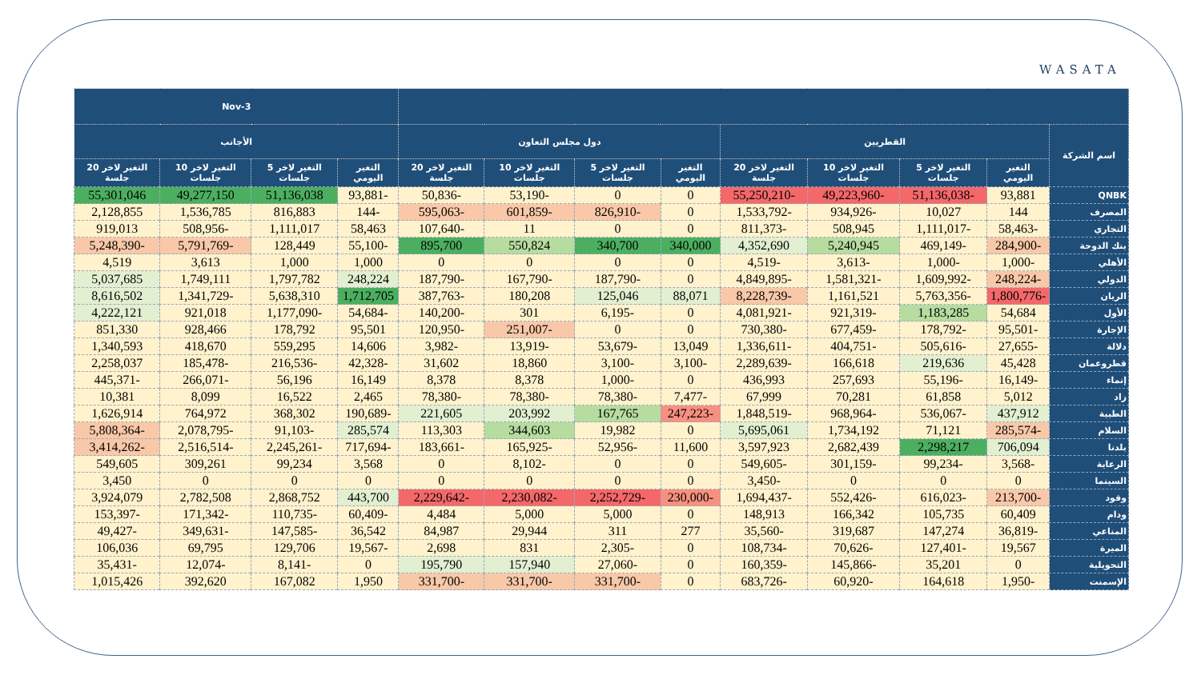WASATA
| | | | | | | | | | 3-Nov | | | |
| --- | --- | --- | --- | --- | --- | --- | --- | --- | --- | --- | --- | --- |
| اسم الشركة | القطريين | | | | دول مجلس التعاون | | | | الأجانب | | | |
| | التغير اليومي | التغير لاخر 5 جلسات | التغير لاخر 10 جلسات | التغير لاخر 20 جلسة | التغير اليومي | التغير لاخر 5 جلسات | التغير لاخر 10 جلسات | التغير لاخر 20 جلسة | التغير اليومي | التغير لاخر 5 جلسات | التغير لاخر 10 جلسات | التغير لاخر 20 جلسة |
| QNBK | 93,881 | -51,136,038 | -49,223,960 | -55,250,210 | 0 | 0 | -53,190 | -50,836 | -93,881 | 51,136,038 | 49,277,150 | 55,301,046 |
| المصرف | 144 | 10,027 | -934,926 | -1,533,792 | 0 | -826,910 | -601,859 | -595,063 | -144 | 816,883 | 1,536,785 | 2,128,855 |
| التجاري | -58,463 | -1,111,017 | 508,945 | -811,373 | 0 | 0 | 11 | -107,640 | 58,463 | 1,111,017 | -508,956 | 919,013 |
| بنك الدوحة | -284,900 | -469,149 | 5,240,945 | 4,352,690 | 340,000 | 340,700 | 550,824 | 895,700 | -55,100 | 128,449 | -5,791,769 | -5,248,390 |
| الأهلي | -1,000 | -1,000 | -3,613 | -4,519 | 0 | 0 | 0 | 0 | 1,000 | 1,000 | 3,613 | 4,519 |
| الدولي | -248,224 | -1,609,992 | -1,581,321 | -4,849,895 | 0 | -187,790 | -167,790 | -187,790 | 248,224 | 1,797,782 | 1,749,111 | 5,037,685 |
| الريان | -1,800,776 | -5,763,356 | 1,161,521 | -8,228,739 | 88,071 | 125,046 | 180,208 | -387,763 | 1,712,705 | 5,638,310 | -1,341,729 | 8,616,502 |
| الأول | 54,684 | 1,183,285 | -921,319 | -4,081,921 | 0 | -6,195 | 301 | -140,200 | -54,684 | -1,177,090 | 921,018 | 4,222,121 |
| الإجارة | -95,501 | -178,792 | -677,459 | -730,380 | 0 | 0 | -251,007 | -120,950 | 95,501 | 178,792 | 928,466 | 851,330 |
| دلالة | -27,655 | -505,616 | -404,751 | -1,336,611 | 13,049 | -53,679 | -13,919 | -3,982 | 14,606 | 559,295 | 418,670 | 1,340,593 |
| قطروعمان | 45,428 | 219,636 | 166,618 | -2,289,639 | -3,100 | -3,100 | 18,860 | 31,602 | -42,328 | -216,536 | -185,478 | 2,258,037 |
| إنماء | -16,149 | -55,196 | 257,693 | 436,993 | 0 | -1,000 | 8,378 | 8,378 | 16,149 | 56,196 | -266,071 | -445,371 |
| زاد | 5,012 | 61,858 | 70,281 | 67,999 | -7,477 | -78,380 | -78,380 | -78,380 | 2,465 | 16,522 | 8,099 | 10,381 |
| الطبية | 437,912 | -536,067 | -968,964 | -1,848,519 | -247,223 | 167,765 | 203,992 | 221,605 | -190,689 | 368,302 | 764,972 | 1,626,914 |
| السلام | -285,574 | 71,121 | 1,734,192 | 5,695,061 | 0 | 19,982 | 344,603 | 113,303 | 285,574 | -91,103 | -2,078,795 | -5,808,364 |
| بلدنا | 706,094 | 2,298,217 | 2,682,439 | 3,597,923 | 11,600 | -52,956 | -165,925 | -183,661 | -717,694 | -2,245,261 | -2,516,514 | -3,414,262 |
| الرعاية | -3,568 | -99,234 | -301,159 | -549,605 | 0 | 0 | -8,102 | 0 | 3,568 | 99,234 | 309,261 | 549,605 |
| السينما | 0 | 0 | 0 | -3,450 | 0 | 0 | 0 | 0 | 0 | 0 | 0 | 3,450 |
| وقود | -213,700 | -616,023 | -552,426 | -1,694,437 | -230,000 | -2,252,729 | -2,230,082 | -2,229,642 | 443,700 | 2,868,752 | 2,782,508 | 3,924,079 |
| ودام | 60,409 | 105,735 | 166,342 | 148,913 | 0 | 5,000 | 5,000 | 4,484 | -60,409 | -110,735 | -171,342 | -153,397 |
| المناعي | -36,819 | 147,274 | 319,687 | -35,560 | 277 | 311 | 29,944 | 84,987 | 36,542 | -147,585 | -349,631 | -49,427 |
| الميرة | 19,567 | -127,401 | -70,626 | -108,734 | 0 | -2,305 | 831 | 2,698 | -19,567 | 129,706 | 69,795 | 106,036 |
| التحويلية | 0 | 35,201 | -145,866 | -160,359 | 0 | -27,060 | 157,940 | 195,790 | 0 | -8,141 | -12,074 | -35,431 |
| الإسمنت | -1,950 | 164,618 | -60,920 | -683,726 | 0 | -331,700 | -331,700 | -331,700 | 1,950 | 167,082 | 392,620 | 1,015,426 |